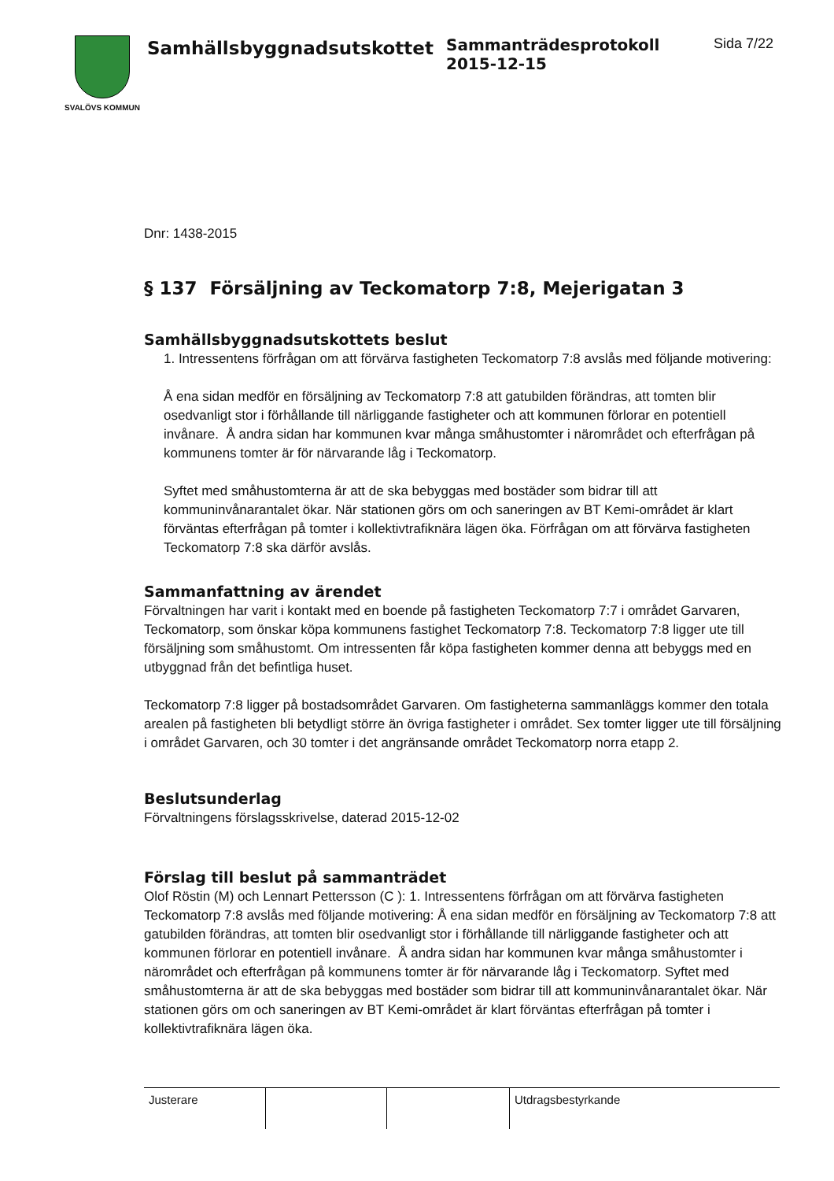SVALÖVS KOMMUN
Samhällsbyggnadsutskottet
Sammanträdesprotokoll
2015-12-15
Sida 7/22
Dnr: 1438-2015
§ 137 Försäljning av Teckomatorp 7:8, Mejerigatan 3
Samhällsbyggnadsutskottets beslut
1. Intressentens förfrågan om att förvärva fastigheten Teckomatorp 7:8 avslås med följande motivering:
Å ena sidan medför en försäljning av Teckomatorp 7:8 att gatubilden förändras, att tomten blir osedvanligt stor i förhållande till närliggande fastigheter och att kommunen förlorar en potentiell invånare. Å andra sidan har kommunen kvar många småhustomter i närområdet och efterfrågan på kommunens tomter är för närvarande låg i Teckomatorp.
Syftet med småhustomterna är att de ska bebyggas med bostäder som bidrar till att kommuninvånarantalet ökar. När stationen görs om och saneringen av BT Kemi-området är klart förväntas efterfrågan på tomter i kollektivtrafiknära lägen öka. Förfrågan om att förvärva fastigheten Teckomatorp 7:8 ska därför avslås.
Sammanfattning av ärendet
Förvaltningen har varit i kontakt med en boende på fastigheten Teckomatorp 7:7 i området Garvaren, Teckomatorp, som önskar köpa kommunens fastighet Teckomatorp 7:8. Teckomatorp 7:8 ligger ute till försäljning som småhustomt. Om intressenten får köpa fastigheten kommer denna att bebyggs med en utbyggnad från det befintliga huset.
Teckomatorp 7:8 ligger på bostadsområdet Garvaren. Om fastigheterna sammanläggs kommer den totala arealen på fastigheten bli betydligt större än övriga fastigheter i området. Sex tomter ligger ute till försäljning i området Garvaren, och 30 tomter i det angränsande området Teckomatorp norra etapp 2.
Beslutsunderlag
Förvaltningens förslagsskrivelse, daterad 2015-12-02
Förslag till beslut på sammanträdet
Olof Röstin (M) och Lennart Pettersson (C ): 1. Intressentens förfrågan om att förvärva fastigheten Teckomatorp 7:8 avslås med följande motivering: Å ena sidan medför en försäljning av Teckomatorp 7:8 att gatubilden förändras, att tomten blir osedvanligt stor i förhållande till närliggande fastigheter och att kommunen förlorar en potentiell invånare. Å andra sidan har kommunen kvar många småhustomter i närområdet och efterfrågan på kommunens tomter är för närvarande låg i Teckomatorp. Syftet med småhustomterna är att de ska bebyggas med bostäder som bidrar till att kommuninvånarantalet ökar. När stationen görs om och saneringen av BT Kemi-området är klart förväntas efterfrågan på tomter i kollektivtrafiknära lägen öka.
Justerare Utdragsbestyrkande